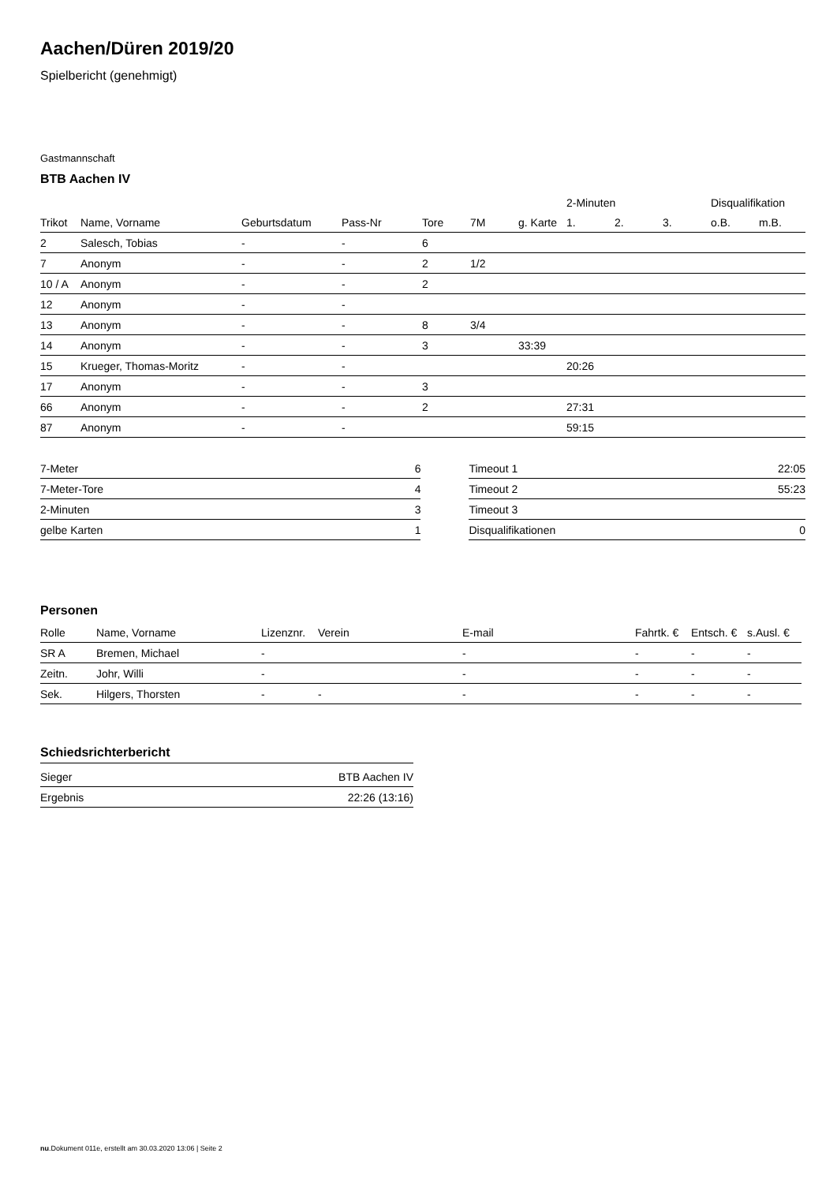Aachen/Düren 2019/20
Spielbericht (genehmigt)
Gastmannschaft
BTB Aachen IV
| | | | | | | | 2-Minuten | | | Disqualifikation | |
| --- | --- | --- | --- | --- | --- | --- | --- | --- | --- | --- | --- |
| Trikot | Name, Vorname | Geburtsdatum | Pass-Nr | Tore | 7M | g. Karte | 1. | 2. | 3. | o.B. | m.B. |
| 2 | Salesch, Tobias | - | - | 6 | | | | | | | |
| 7 | Anonym | - | - | 2 | 1/2 | | | | | | |
| 10 / A | Anonym | - | - | 2 | | | | | | | |
| 12 | Anonym | - | - | | | | | | | | |
| 13 | Anonym | - | - | 8 | 3/4 | | | | | | |
| 14 | Anonym | - | - | 3 | | 33:39 | | | | | |
| 15 | Krueger, Thomas-Moritz | - | - | | | | 20:26 | | | | |
| 17 | Anonym | - | - | 3 | | | | | | | |
| 66 | Anonym | - | - | 2 | | | 27:31 | | | | |
| 87 | Anonym | - | - | | | | 59:15 | | | | |
| 7-Meter | 6 |
| 7-Meter-Tore | 4 |
| 2-Minuten | 3 |
| gelbe Karten | 1 |
| Timeout 1 | 22:05 |
| Timeout 2 | 55:23 |
| Timeout 3 | |
| Disqualifikationen | 0 |
Personen
| Rolle | Name, Vorname | Lizenznr. | Verein | E-mail | Fahrtk. € | Entsch. € | s.Ausl. € |
| --- | --- | --- | --- | --- | --- | --- | --- |
| SR A | Bremen, Michael | - | | - | - | - | - |
| Zeitn. | Johr, Willi | - | | - | - | - | - |
| Sek. | Hilgers, Thorsten | - | - | - | - | - | - |
Schiedsrichterbericht
| Sieger | BTB Aachen IV |
| Ergebnis | 22:26 (13:16) |
nu.Dokument 011e, erstellt am 30.03.2020 13:06 | Seite 2